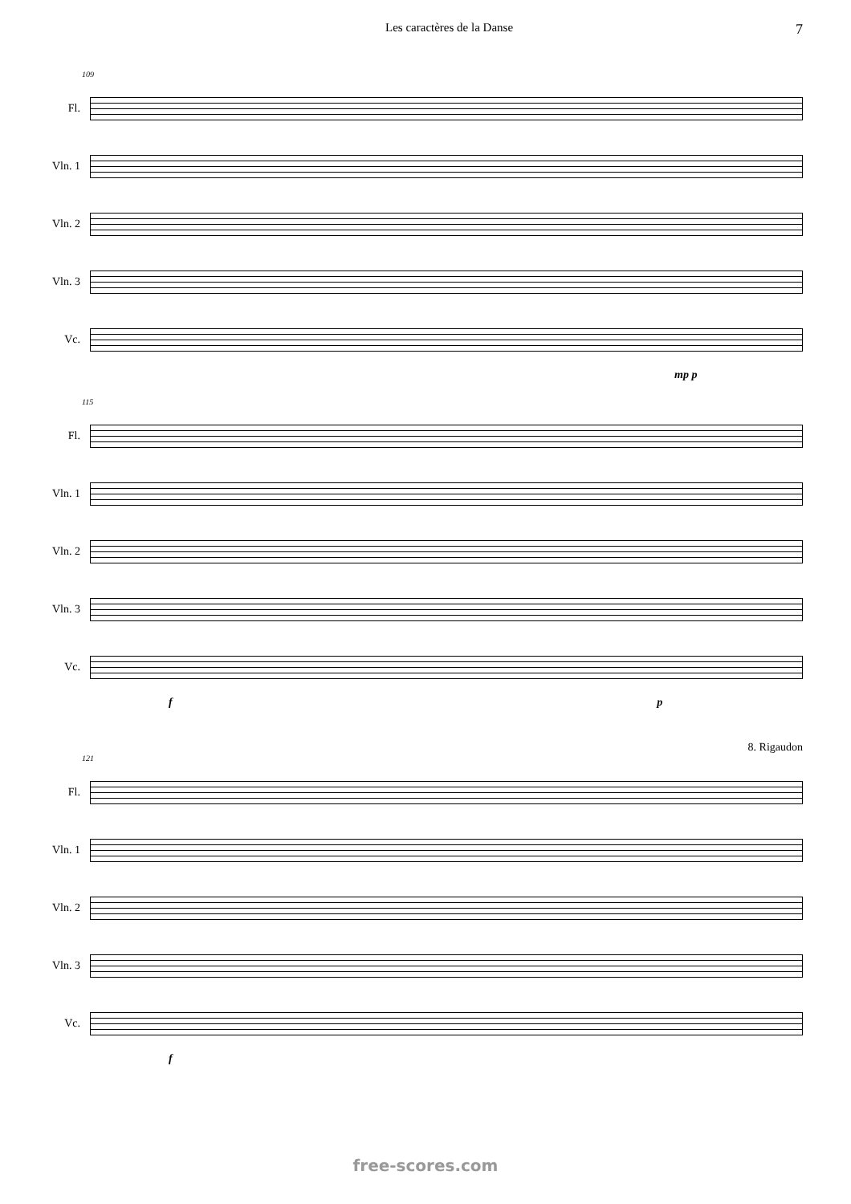Les caractères de la Danse 7
109
Fl.
Vln. 1
Vln. 2
Vln. 3
Vc.
mp p
115
Fl.
Vln. 1
Vln. 2
Vln. 3
Vc.
f p
8. Rigaudon
121
Fl.
Vln. 1
Vln. 2
Vln. 3
Vc.
f
free-scores.com